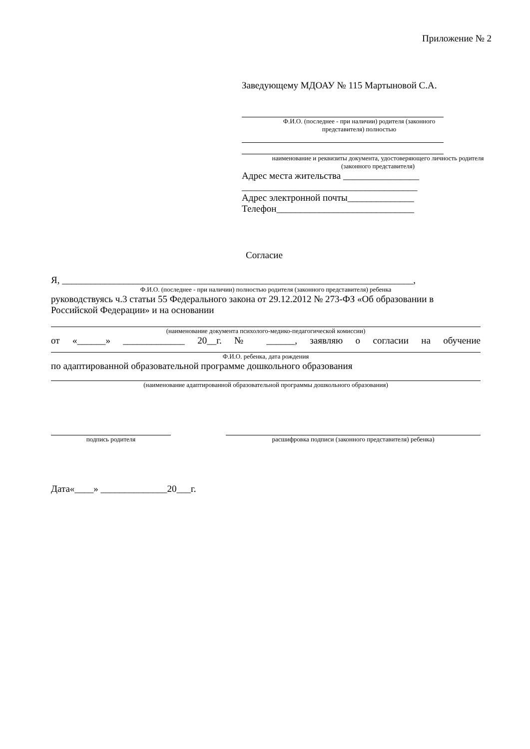Приложение № 2
Заведующему МДОАУ № 115 Мартыновой С.А.
Ф.И.О. (последнее - при наличии) родителя (законного
представителя) полностью
наименование и реквизиты документа, удостоверяющего личность родителя
(законного представителя)
Адрес места жительства ________________
_____________________________________
Адрес электронной почты______________
Телефон_____________________________
Согласие
Я, __________________________________________________________________________,
Ф.И.О. (последнее - при наличии) полностью родителя (законного представителя) ребенка
руководствуясь ч.3 статьи 55 Федерального закона от 29.12.2012 № 273-ФЗ «Об образовании в Российской Федерации» и на основании
(наименование документа психолого-медико-педагогической комиссии)
от «______» _____________ 20__г. № ______, заявляю о согласии на обучение
Ф.И.О. ребенка, дата рождения
по адаптированной образовательной программе дошкольного образования
(наименование адаптированной образовательной программы дошкольного образования)
подпись родителя расшифровка подписи (законного представителя) ребенка)
Дата«____» ______________20___г.